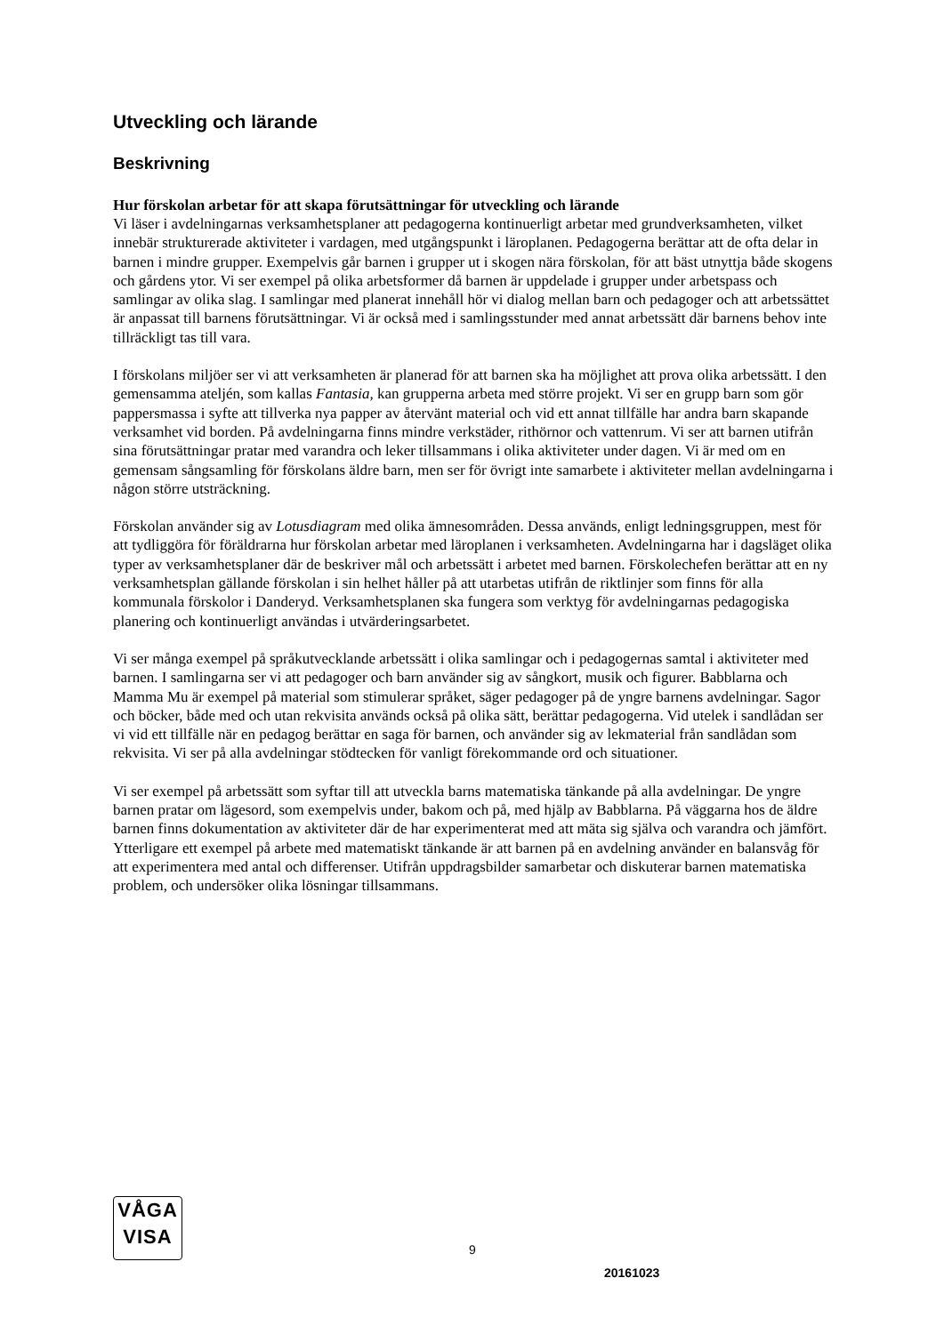Utveckling och lärande
Beskrivning
Hur förskolan arbetar för att skapa förutsättningar för utveckling och lärande
Vi läser i avdelningarnas verksamhetsplaner att pedagogerna kontinuerligt arbetar med grundverksamheten, vilket innebär strukturerade aktiviteter i vardagen, med utgångspunkt i läroplanen. Pedagogerna berättar att de ofta delar in barnen i mindre grupper. Exempelvis går barnen i grupper ut i skogen nära förskolan, för att bäst utnyttja både skogens och gårdens ytor. Vi ser exempel på olika arbetsformer då barnen är uppdelade i grupper under arbetspass och samlingar av olika slag. I samlingar med planerat innehåll hör vi dialog mellan barn och pedagoger och att arbetssättet är anpassat till barnens förutsättningar. Vi är också med i samlingsstunder med annat arbetssätt där barnens behov inte tillräckligt tas till vara.
I förskolans miljöer ser vi att verksamheten är planerad för att barnen ska ha möjlighet att prova olika arbetssätt. I den gemensamma ateljén, som kallas Fantasia, kan grupperna arbeta med större projekt. Vi ser en grupp barn som gör pappersmassa i syfte att tillverka nya papper av återvänt material och vid ett annat tillfälle har andra barn skapande verksamhet vid borden. På avdelningarna finns mindre verkstäder, rithörnor och vattenrum. Vi ser att barnen utifrån sina förutsättningar pratar med varandra och leker tillsammans i olika aktiviteter under dagen. Vi är med om en gemensam sångsamling för förskolans äldre barn, men ser för övrigt inte samarbete i aktiviteter mellan avdelningarna i någon större utsträckning.
Förskolan använder sig av Lotusdiagram med olika ämnesområden. Dessa används, enligt ledningsgruppen, mest för att tydliggöra för föräldrarna hur förskolan arbetar med läroplanen i verksamheten. Avdelningarna har i dagsläget olika typer av verksamhetsplaner där de beskriver mål och arbetssätt i arbetet med barnen. Förskolechefen berättar att en ny verksamhetsplan gällande förskolan i sin helhet håller på att utarbetas utifrån de riktlinjer som finns för alla kommunala förskolor i Danderyd. Verksamhetsplanen ska fungera som verktyg för avdelningarnas pedagogiska planering och kontinuerligt användas i utvärderingsarbetet.
Vi ser många exempel på språkutvecklande arbetssätt i olika samlingar och i pedagogernas samtal i aktiviteter med barnen. I samlingarna ser vi att pedagoger och barn använder sig av sångkort, musik och figurer. Babblarna och Mamma Mu är exempel på material som stimulerar språket, säger pedagoger på de yngre barnens avdelningar. Sagor och böcker, både med och utan rekvisita används också på olika sätt, berättar pedagogerna. Vid utelek i sandlådan ser vi vid ett tillfälle när en pedagog berättar en saga för barnen, och använder sig av lekmaterial från sandlådan som rekvisita. Vi ser på alla avdelningar stödtecken för vanligt förekommande ord och situationer.
Vi ser exempel på arbetssätt som syftar till att utveckla barns matematiska tänkande på alla avdelningar. De yngre barnen pratar om lägesord, som exempelvis under, bakom och på, med hjälp av Babblarna. På väggarna hos de äldre barnen finns dokumentation av aktiviteter där de har experimenterat med att mäta sig själva och varandra och jämfört. Ytterligare ett exempel på arbete med matematiskt tänkande är att barnen på en avdelning använder en balansvåg för att experimentera med antal och differenser. Utifrån uppdragsbilder samarbetar och diskuterar barnen matematiska problem, och undersöker olika lösningar tillsammans.
VÅGA
VISA
9
20161023